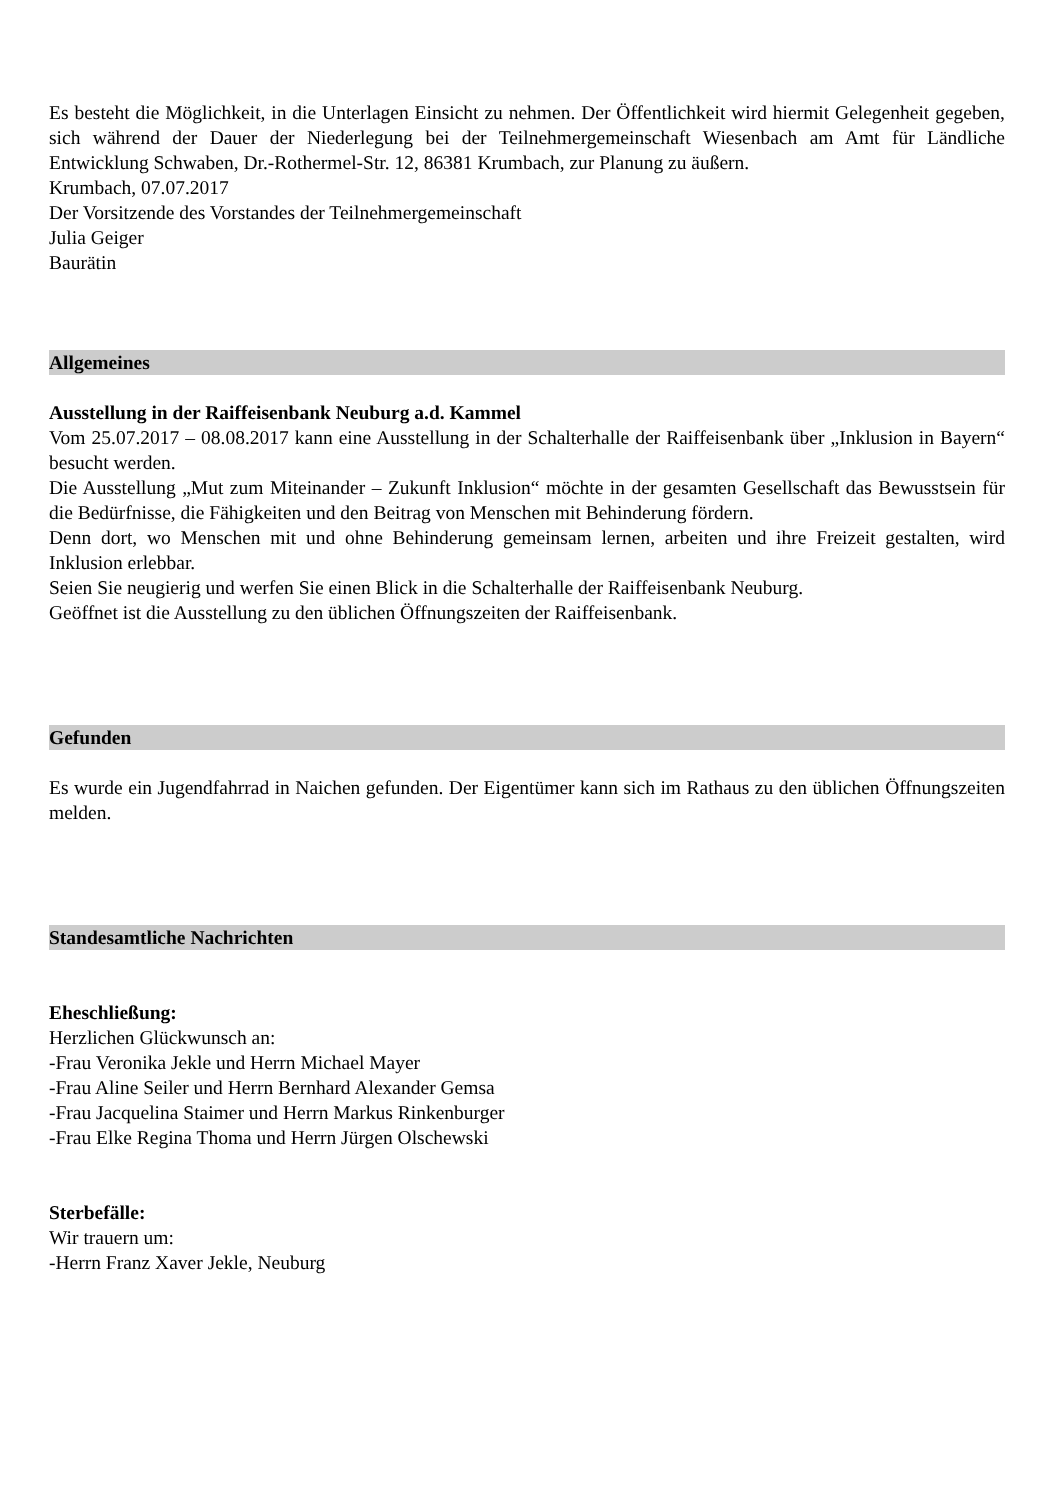Es besteht die Möglichkeit, in die Unterlagen Einsicht zu nehmen. Der Öffentlichkeit wird hiermit Gelegenheit gegeben, sich während der Dauer der Niederlegung bei der Teilnehmergemeinschaft Wiesenbach am Amt für Ländliche Entwicklung Schwaben, Dr.-Rothermel-Str. 12, 86381 Krumbach, zur Planung zu äußern.
Krumbach, 07.07.2017
Der Vorsitzende des Vorstandes der Teilnehmergemeinschaft
Julia Geiger
Baurätin
Allgemeines
Ausstellung in der Raiffeisenbank Neuburg a.d. Kammel
Vom 25.07.2017 – 08.08.2017 kann eine Ausstellung in der Schalterhalle der Raiffeisenbank über „Inklusion in Bayern“ besucht werden.
Die Ausstellung „Mut zum Miteinander – Zukunft Inklusion“ möchte in der gesamten Gesellschaft das Bewusstsein für die Bedürfnisse, die Fähigkeiten und den Beitrag von Menschen mit Behinderung fördern.
Denn dort, wo Menschen mit und ohne Behinderung gemeinsam lernen, arbeiten und ihre Freizeit gestalten, wird Inklusion erlebbar.
Seien Sie neugierig und werfen Sie einen Blick in die Schalterhalle der Raiffeisenbank Neuburg.
Geöffnet ist die Ausstellung zu den üblichen Öffnungszeiten der Raiffeisenbank.
Gefunden
Es wurde ein Jugendfahrrad in Naichen gefunden. Der Eigentümer kann sich im Rathaus zu den üblichen Öffnungszeiten melden.
Standesamtliche Nachrichten
Eheschließung:
Herzlichen Glückwunsch an:
-Frau Veronika Jekle und Herrn Michael Mayer
-Frau Aline Seiler und Herrn Bernhard Alexander Gemsa
-Frau Jacquelina Staimer und Herrn Markus Rinkenburger
-Frau Elke Regina Thoma und Herrn Jürgen Olschewski
Sterbefälle:
Wir trauern um:
-Herrn Franz Xaver Jekle, Neuburg